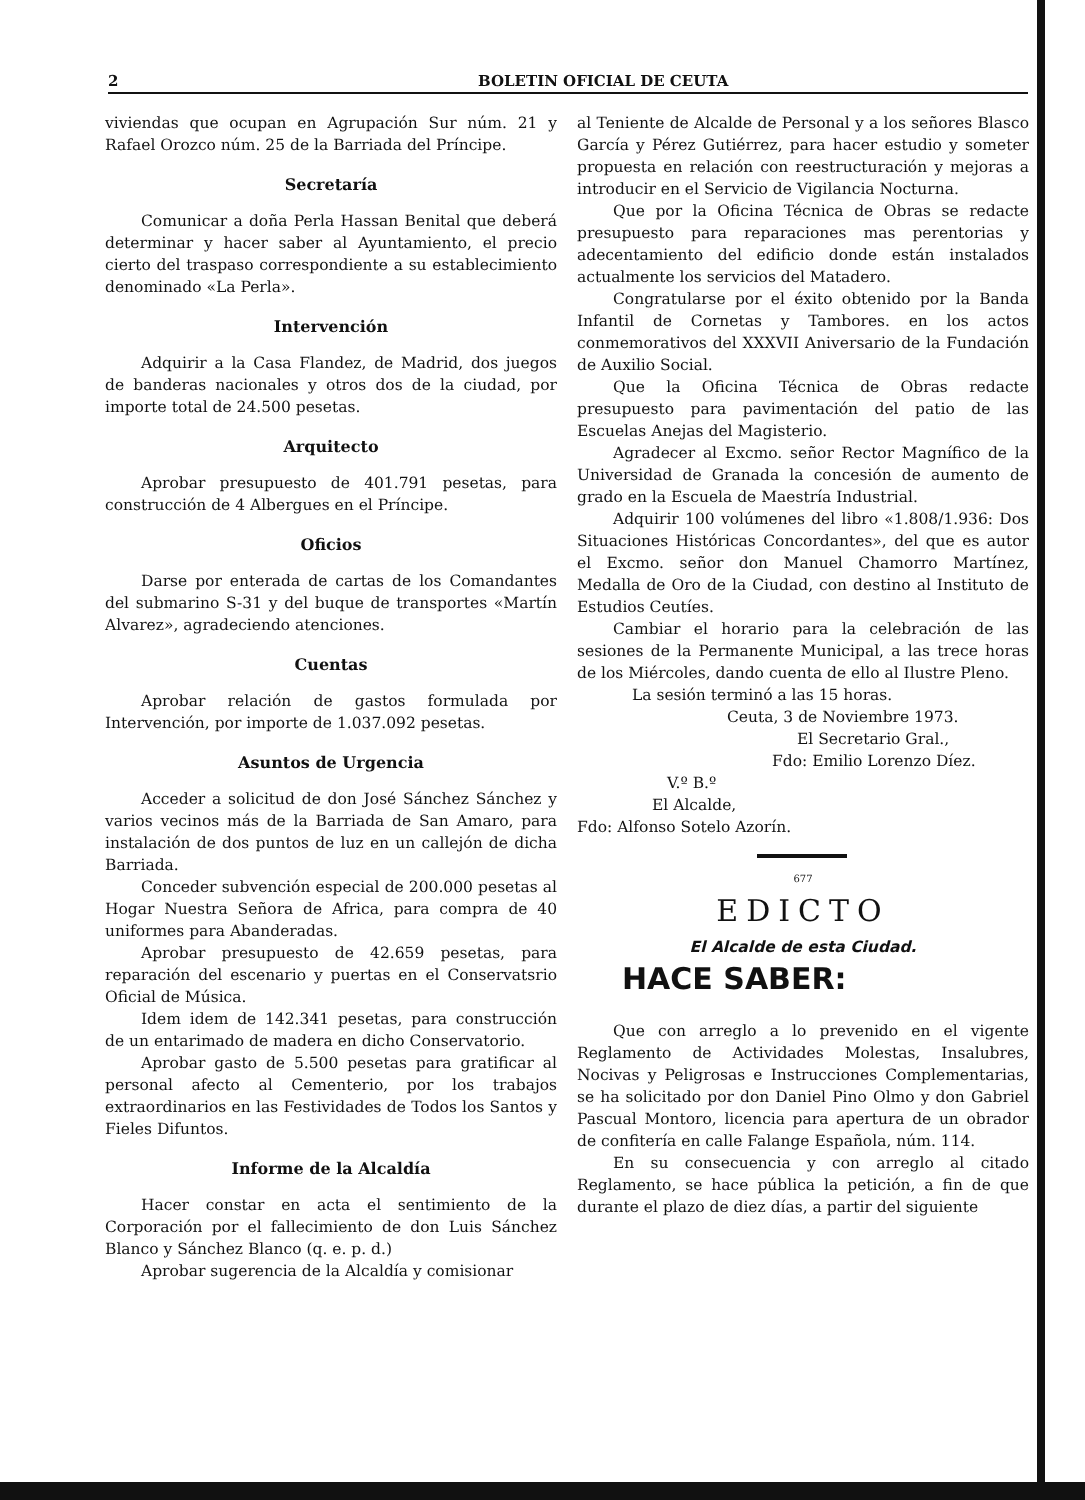2 BOLETIN OFICIAL DE CEUTA
viviendas que ocupan en Agrupación Sur núm. 21 y Rafael Orozco núm. 25 de la Barriada del Príncipe.
Secretaría
Comunicar a doña Perla Hassan Benital que deberá determinar y hacer saber al Ayuntamiento, el precio cierto del traspaso correspondiente a su establecimiento denominado «La Perla».
Intervención
Adquirir a la Casa Flandez, de Madrid, dos juegos de banderas nacionales y otros dos de la ciudad, por importe total de 24.500 pesetas.
Arquitecto
Aprobar presupuesto de 401.791 pesetas, para construcción de 4 Albergues en el Príncipe.
Oficios
Darse por enterada de cartas de los Comandantes del submarino S-31 y del buque de transportes «Martín Alvarez», agradeciendo atenciones.
Cuentas
Aprobar relación de gastos formulada por Intervención, por importe de 1.037.092 pesetas.
Asuntos de Urgencia
Acceder a solicitud de don José Sánchez Sánchez y varios vecinos más de la Barriada de San Amaro, para instalación de dos puntos de luz en un callejón de dicha Barriada.
Conceder subvención especial de 200.000 pesetas al Hogar Nuestra Señora de Africa, para compra de 40 uniformes para Abanderadas.
Aprobar presupuesto de 42.659 pesetas, para reparación del escenario y puertas en el Conservatsrio Oficial de Música.
Idem idem de 142.341 pesetas, para construcción de un entarimado de madera en dicho Conservatorio.
Aprobar gasto de 5.500 pesetas para gratificar al personal afecto al Cementerio, por los trabajos extraordinarios en las Festividades de Todos los Santos y Fieles Difuntos.
Informe de la Alcaldía
Hacer constar en acta el sentimiento de la Corporación por el fallecimiento de don Luis Sánchez Blanco y Sánchez Blanco (q. e. p. d.)
Aprobar sugerencia de la Alcaldía y comisionar
al Teniente de Alcalde de Personal y a los señores Blasco García y Pérez Gutiérrez, para hacer estudio y someter propuesta en relación con reestructuración y mejoras a introducir en el Servicio de Vigilancia Nocturna.
Que por la Oficina Técnica de Obras se redacte presupuesto para reparaciones mas perentorias y adecentamiento del edificio donde están instalados actualmente los servicios del Matadero.
Congratularse por el éxito obtenido por la Banda Infantil de Cornetas y Tambores. en los actos conmemorativos del XXXVII Aniversario de la Fundación de Auxilio Social.
Que la Oficina Técnica de Obras redacte presupuesto para pavimentación del patio de las Escuelas Anejas del Magisterio.
Agradecer al Excmo. señor Rector Magnífico de la Universidad de Granada la concesión de aumento de grado en la Escuela de Maestría Industrial.
Adquirir 100 volúmenes del libro «1.808/1.936: Dos Situaciones Históricas Concordantes», del que es autor el Excmo. señor don Manuel Chamorro Martínez, Medalla de Oro de la Ciudad, con destino al Instituto de Estudios Ceutíes.
Cambiar el horario para la celebración de las sesiones de la Permanente Municipal, a las trece horas de los Miércoles, dando cuenta de ello al Ilustre Pleno.
La sesión terminó a las 15 horas.
Ceuta, 3 de Noviembre 1973.
El Secretario Gral.,
Fdo: Emilio Lorenzo Díez.
V.º B.º
El Alcalde,
Fdo: Alfonso Sotelo Azorín.
677
EDICTO
El Alcalde de esta Ciudad.
HACE SABER:
Que con arreglo a lo prevenido en el vigente Reglamento de Actividades Molestas, Insalubres, Nocivas y Peligrosas e Instrucciones Complementarias, se ha solicitado por don Daniel Pino Olmo y don Gabriel Pascual Montoro, licencia para apertura de un obrador de confitería en calle Falange Española, núm. 114.
En su consecuencia y con arreglo al citado Reglamento, se hace pública la petición, a fin de que durante el plazo de diez días, a partir del siguiente